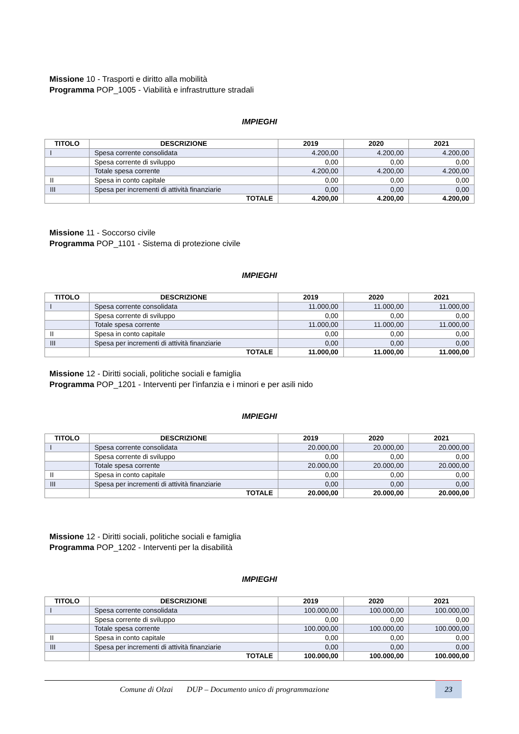Missione 10 - Trasporti e diritto alla mobilità
Programma POP_1005 - Viabilità e infrastrutture stradali
IMPIEGHI
| TITOLO | DESCRIZIONE | 2019 | 2020 | 2021 |
| --- | --- | --- | --- | --- |
| I | Spesa corrente consolidata | 4.200,00 | 4.200,00 | 4.200,00 |
| | Spesa corrente di sviluppo | 0,00 | 0,00 | 0,00 |
| | Totale spesa corrente | 4.200,00 | 4.200,00 | 4.200,00 |
| II | Spesa in conto capitale | 0,00 | 0,00 | 0,00 |
| III | Spesa per incrementi di attività finanziarie | 0,00 | 0,00 | 0,00 |
| | TOTALE | 4.200,00 | 4.200,00 | 4.200,00 |
Missione 11 - Soccorso civile
Programma POP_1101 - Sistema di protezione civile
IMPIEGHI
| TITOLO | DESCRIZIONE | 2019 | 2020 | 2021 |
| --- | --- | --- | --- | --- |
| I | Spesa corrente consolidata | 11.000,00 | 11.000,00 | 11.000,00 |
| | Spesa corrente di sviluppo | 0,00 | 0,00 | 0,00 |
| | Totale spesa corrente | 11.000,00 | 11.000,00 | 11.000,00 |
| II | Spesa in conto capitale | 0,00 | 0,00 | 0,00 |
| III | Spesa per incrementi di attività finanziarie | 0,00 | 0,00 | 0,00 |
| | TOTALE | 11.000,00 | 11.000,00 | 11.000,00 |
Missione 12 - Diritti sociali, politiche sociali e famiglia
Programma POP_1201 - Interventi per l'infanzia e i minori e per asili nido
IMPIEGHI
| TITOLO | DESCRIZIONE | 2019 | 2020 | 2021 |
| --- | --- | --- | --- | --- |
| I | Spesa corrente consolidata | 20.000,00 | 20.000,00 | 20.000,00 |
| | Spesa corrente di sviluppo | 0,00 | 0,00 | 0,00 |
| | Totale spesa corrente | 20.000,00 | 20.000,00 | 20.000,00 |
| II | Spesa in conto capitale | 0,00 | 0,00 | 0,00 |
| III | Spesa per incrementi di attività finanziarie | 0,00 | 0,00 | 0,00 |
| | TOTALE | 20.000,00 | 20.000,00 | 20.000,00 |
Missione 12 - Diritti sociali, politiche sociali e famiglia
Programma POP_1202 - Interventi per la disabilità
IMPIEGHI
| TITOLO | DESCRIZIONE | 2019 | 2020 | 2021 |
| --- | --- | --- | --- | --- |
| I | Spesa corrente consolidata | 100.000,00 | 100.000,00 | 100.000,00 |
| | Spesa corrente di sviluppo | 0,00 | 0,00 | 0,00 |
| | Totale spesa corrente | 100.000,00 | 100.000,00 | 100.000,00 |
| II | Spesa in conto capitale | 0,00 | 0,00 | 0,00 |
| III | Spesa per incrementi di attività finanziarie | 0,00 | 0,00 | 0,00 |
| | TOTALE | 100.000,00 | 100.000,00 | 100.000,00 |
Comune di Olzai DUP – Documento unico di programmazione
23